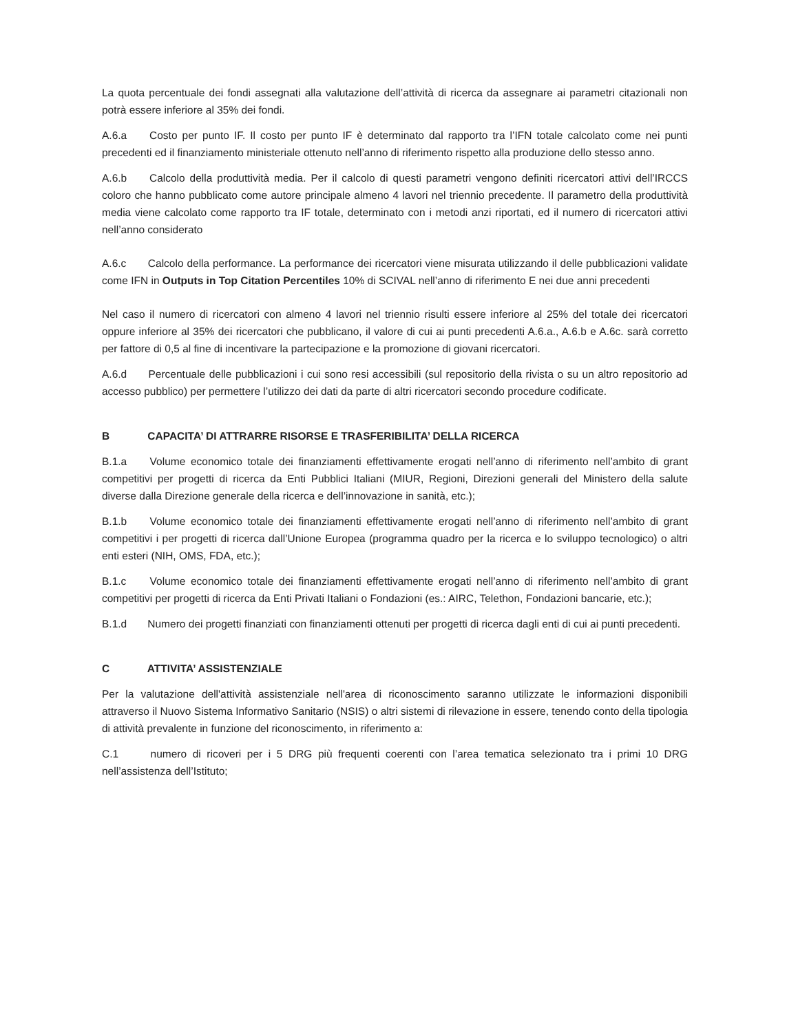La quota percentuale dei fondi assegnati alla valutazione dell’attività di ricerca da assegnare ai parametri citazionali non potrà essere inferiore al 35% dei fondi.
A.6.a Costo per punto IF. Il costo per punto IF è determinato dal rapporto tra l’IFN totale calcolato come nei punti precedenti ed il finanziamento ministeriale ottenuto nell’anno di riferimento rispetto alla produzione dello stesso anno.
A.6.b Calcolo della produttività media. Per il calcolo di questi parametri vengono definiti ricercatori attivi dell’IRCCS coloro che hanno pubblicato come autore principale almeno 4 lavori nel triennio precedente. Il parametro della produttività media viene calcolato come rapporto tra IF totale, determinato con i metodi anzi riportati, ed il numero di ricercatori attivi nell’anno considerato
A.6.c Calcolo della performance. La performance dei ricercatori viene misurata utilizzando il delle pubblicazioni validate come IFN in Outputs in Top Citation Percentiles 10% di SCIVAL nell’anno di riferimento E nei due anni precedenti
Nel caso il numero di ricercatori con almeno 4 lavori nel triennio risulti essere inferiore al 25% del totale dei ricercatori oppure inferiore al 35% dei ricercatori che pubblicano, il valore di cui ai punti precedenti A.6.a., A.6.b e A.6c. sarà corretto per fattore di 0,5 al fine di incentivare la partecipazione e la promozione di giovani ricercatori.
A.6.d Percentuale delle pubblicazioni i cui sono resi accessibili (sul repositorio della rivista o su un altro repositorio ad accesso pubblico) per permettere l’utilizzo dei dati da parte di altri ricercatori secondo procedure codificate.
B CAPACITA’ DI ATTRARRE RISORSE E TRASFERIBILITA’ DELLA RICERCA
B.1.a Volume economico totale dei finanziamenti effettivamente erogati nell’anno di riferimento nell’ambito di grant competitivi per progetti di ricerca da Enti Pubblici Italiani (MIUR, Regioni, Direzioni generali del Ministero della salute diverse dalla Direzione generale della ricerca e dell’innovazione in sanità, etc.);
B.1.b Volume economico totale dei finanziamenti effettivamente erogati nell’anno di riferimento nell’ambito di grant competitivi i per progetti di ricerca dall’Unione Europea (programma quadro per la ricerca e lo sviluppo tecnologico) o altri enti esteri (NIH, OMS, FDA, etc.);
B.1.c Volume economico totale dei finanziamenti effettivamente erogati nell’anno di riferimento nell’ambito di grant competitivi per progetti di ricerca da Enti Privati Italiani o Fondazioni (es.: AIRC, Telethon, Fondazioni bancarie, etc.);
B.1.d Numero dei progetti finanziati con finanziamenti ottenuti per progetti di ricerca dagli enti di cui ai punti precedenti.
C ATTIVITA’ ASSISTENZIALE
Per la valutazione dell'attività assistenziale nell'area di riconoscimento saranno utilizzate le informazioni disponibili attraverso il Nuovo Sistema Informativo Sanitario (NSIS) o altri sistemi di rilevazione in essere, tenendo conto della tipologia di attività prevalente in funzione del riconoscimento, in riferimento a:
C.1 numero di ricoveri per i 5 DRG più frequenti coerenti con l’area tematica selezionato tra i primi 10 DRG nell’assistenza dell’Istituto;